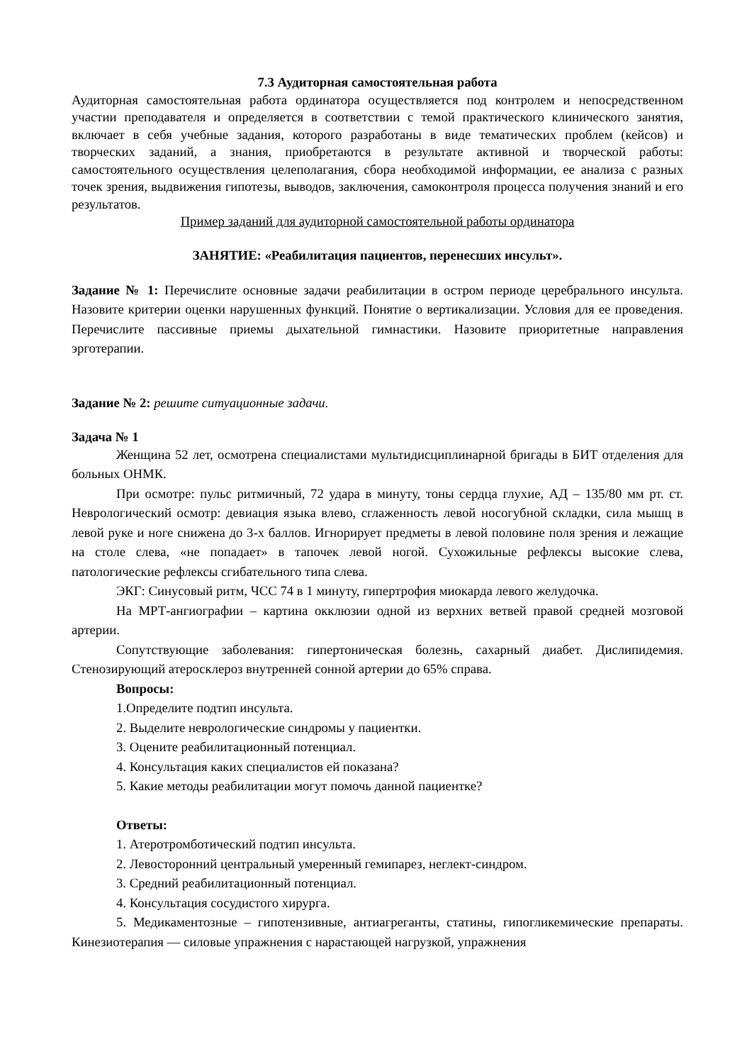7.3 Аудиторная самостоятельная работа
Аудиторная самостоятельная работа ординатора осуществляется под контролем и непосредственном участии преподавателя и определяется в соответствии с темой практического клинического занятия, включает в себя учебные задания, которого разработаны в виде тематических проблем (кейсов) и творческих заданий, а знания, приобретаются в результате активной и творческой работы: самостоятельного осуществления целеполагания, сбора необходимой информации, ее анализа с разных точек зрения, выдвижения гипотезы, выводов, заключения, самоконтроля процесса получения знаний и его результатов.
Пример заданий для аудиторной самостоятельной работы ординатора
ЗАНЯТИЕ: «Реабилитация пациентов, перенесших инсульт».
Задание № 1: Перечислите основные задачи реабилитации в остром периоде церебрального инсульта. Назовите критерии оценки нарушенных функций. Понятие о вертикализации. Условия для ее проведения. Перечислите пассивные приемы дыхательной гимнастики. Назовите приоритетные направления эрготерапии.
Задание № 2: решите ситуационные задачи.
Задача № 1
Женщина 52 лет, осмотрена специалистами мультидисциплинарной бригады в БИТ отделения для больных ОНМК.
При осмотре: пульс ритмичный, 72 удара в минуту, тоны сердца глухие, АД – 135/80 мм рт. ст. Неврологический осмотр: девиация языка влево, сглаженность левой носогубной складки, сила мышц в левой руке и ноге снижена до 3-х баллов. Игнорирует предметы в левой половине поля зрения и лежащие на столе слева, «не попадает» в тапочек левой ногой. Сухожильные рефлексы высокие слева, патологические рефлексы сгибательного типа слева.
ЭКГ: Синусовый ритм, ЧСС 74 в 1 минуту, гипертрофия миокарда левого желудочка.
На МРТ-ангиографии – картина окклюзии одной из верхних ветвей правой средней мозговой артерии.
Сопутствующие заболевания: гипертоническая болезнь, сахарный диабет. Дислипидемия. Стенозирующий атеросклероз внутренней сонной артерии до 65% справа.
Вопросы:
1.Определите подтип инсульта.
2. Выделите неврологические синдромы у пациентки.
3. Оцените реабилитационный потенциал.
4. Консультация каких специалистов ей показана?
5. Какие методы реабилитации могут помочь данной пациентке?
Ответы:
1. Атеротромботический подтип инсульта.
2. Левосторонний центральный умеренный гемипарез, неглект-синдром.
3. Средний реабилитационный потенциал.
4. Консультация сосудистого хирурга.
5. Медикаментозные – гипотензивные, антиагреганты, статины, гипогликемические препараты. Кинезиотерапия — силовые упражнения с нарастающей нагрузкой, упражнения